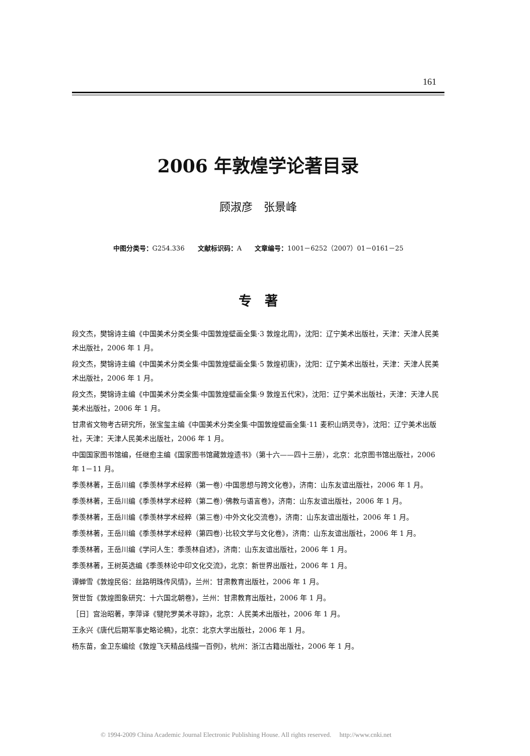161
2006 年敦煌学论著目录
顾淑彦　张景峰
中图分类号：G254.336　　文献标识码：A　　文章编号：1001－6252（2007）01－0161－25
专　著
段文杰，樊锦诗主编《中国美术分类全集·中国敦煌壁画全集·3 敦煌北周》，沈阳：辽宁美术出版社，天津：天津人民美术出版社，2006 年 1 月。
段文杰，樊锦诗主编《中国美术分类全集·中国敦煌壁画全集·5 敦煌初唐》，沈阳：辽宁美术出版社，天津：天津人民美术出版社，2006 年 1 月。
段文杰，樊锦诗主编《中国美术分类全集·中国敦煌壁画全集·9 敦煌五代宋》，沈阳：辽宁美术出版社，天津：天津人民美术出版社，2006 年 1 月。
甘肃省文物考古研究所，张宝玺主编《中国美术分类全集·中国敦煌壁画全集·11 麦积山炳灵寺》，沈阳：辽宁美术出版社，天津：天津人民美术出版社，2006 年 1 月。
中国国家图书馆编，任继愈主编《国家图书馆藏敦煌遗书》（第十六——四十三册），北京：北京图书馆出版社，2006 年 1－11 月。
季羡林著，王岳川编《季羡林学术经粹（第一卷）·中国思想与跨文化卷》，济南：山东友谊出版社，2006 年 1 月。
季羡林著，王岳川编《季羡林学术经粹（第二卷）·佛教与语言卷》，济南：山东友谊出版社，2006 年 1 月。
季羡林著，王岳川编《季羡林学术经粹（第三卷）·中外文化交流卷》，济南：山东友谊出版社，2006 年 1 月。
季羡林著，王岳川编《季羡林学术经粹（第四卷）·比较文学与文化卷》，济南：山东友谊出版社，2006 年 1 月。
季羡林著，王岳川编《学问人生：季羡林自述》，济南：山东友谊出版社，2006 年 1 月。
季羡林著，王树英选编《季羡林论中印文化交流》，北京：新世界出版社，2006 年 1 月。
谭蝉雪《敦煌民俗：丝路明珠传风情》，兰州：甘肃教育出版社，2006 年 1 月。
贺世哲《敦煌图象研究：十六国北朝卷》，兰州：甘肃教育出版社，2006 年 1 月。
［日］宫治昭著，李萍译《犍陀罗美术寻踪》，北京：人民美术出版社，2006 年 1 月。
王永兴《唐代后期军事史略论稿》，北京：北京大学出版社，2006 年 1 月。
杨东苗，金卫东编绘《敦煌飞天精品线描一百例》，杭州：浙江古籍出版社，2006 年 1 月。
© 1994-2009 China Academic Journal Electronic Publishing House. All rights reserved.　 http://www.cnki.net